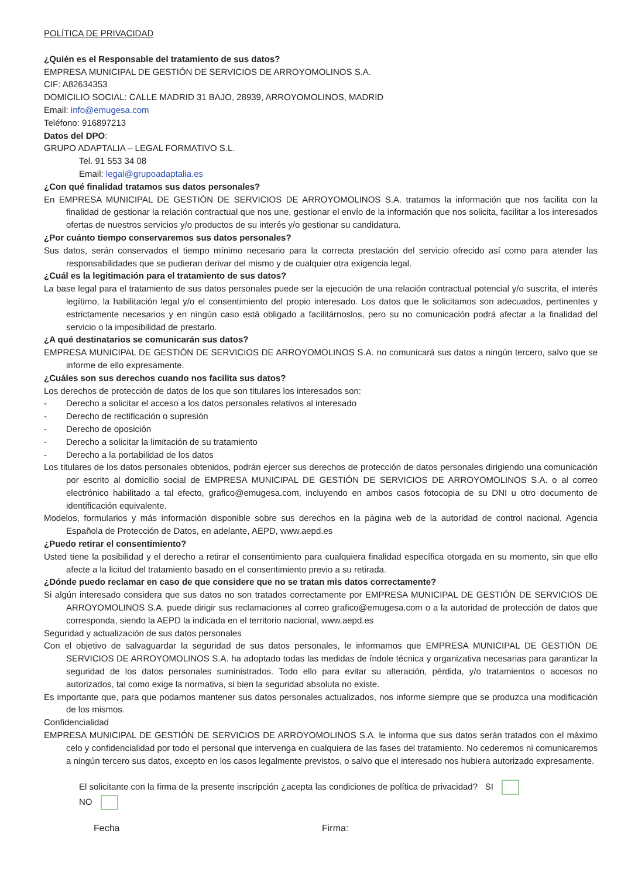POLÍTICA DE PRIVACIDAD
¿Quién es el Responsable del tratamiento de sus datos?
EMPRESA MUNICIPAL DE GESTIÓN DE SERVICIOS DE ARROYOMOLINOS S.A.
CIF: A82634353
DOMICILIO SOCIAL: CALLE MADRID 31 BAJO, 28939, ARROYOMOLINOS, MADRID
Email: info@emugesa.com
Teléfono: 916897213
Datos del DPO:
GRUPO ADAPTALIA – LEGAL FORMATIVO S.L.
Tel. 91 553 34 08
Email: legal@grupoadaptalia.es
¿Con qué finalidad tratamos sus datos personales?
En EMPRESA MUNICIPAL DE GESTIÓN DE SERVICIOS DE ARROYOMOLINOS S.A. tratamos la información que nos facilita con la finalidad de gestionar la relación contractual que nos une, gestionar el envío de la información que nos solicita, facilitar a los interesados ofertas de nuestros servicios y/o productos de su interés y/o gestionar su candidatura.
¿Por cuánto tiempo conservaremos sus datos personales?
Sus datos, serán conservados el tiempo mínimo necesario para la correcta prestación del servicio ofrecido así como para atender las responsabilidades que se pudieran derivar del mismo y de cualquier otra exigencia legal.
¿Cuál es la legitimación para el tratamiento de sus datos?
La base legal para el tratamiento de sus datos personales puede ser la ejecución de una relación contractual potencial y/o suscrita, el interés legítimo, la habilitación legal y/o el consentimiento del propio interesado. Los datos que le solicitamos son adecuados, pertinentes y estrictamente necesarios y en ningún caso está obligado a facilitárnoslos, pero su no comunicación podrá afectar a la finalidad del servicio o la imposibilidad de prestarlo.
¿A qué destinatarios se comunicarán sus datos?
EMPRESA MUNICIPAL DE GESTIÓN DE SERVICIOS DE ARROYOMOLINOS S.A. no comunicará sus datos a ningún tercero, salvo que se informe de ello expresamente.
¿Cuáles son sus derechos cuando nos facilita sus datos?
Los derechos de protección de datos de los que son titulares los interesados son:
- Derecho a solicitar el acceso a los datos personales relativos al interesado
- Derecho de rectificación o supresión
- Derecho de oposición
- Derecho a solicitar la limitación de su tratamiento
- Derecho a la portabilidad de los datos
Los titulares de los datos personales obtenidos, podrán ejercer sus derechos de protección de datos personales dirigiendo una comunicación por escrito al domicilio social de EMPRESA MUNICIPAL DE GESTIÓN DE SERVICIOS DE ARROYOMOLINOS S.A. o al correo electrónico habilitado a tal efecto, grafico@emugesa.com, incluyendo en ambos casos fotocopia de su DNI u otro documento de identificación equivalente.
Modelos, formularios y más información disponible sobre sus derechos en la página web de la autoridad de control nacional, Agencia Española de Protección de Datos, en adelante, AEPD, www.aepd.es
¿Puedo retirar el consentimiento?
Usted tiene la posibilidad y el derecho a retirar el consentimiento para cualquiera finalidad específica otorgada en su momento, sin que ello afecte a la licitud del tratamiento basado en el consentimiento previo a su retirada.
¿Dónde puedo reclamar en caso de que considere que no se tratan mis datos correctamente?
Si algún interesado considera que sus datos no son tratados correctamente por EMPRESA MUNICIPAL DE GESTIÓN DE SERVICIOS DE ARROYOMOLINOS S.A. puede dirigir sus reclamaciones al correo grafico@emugesa.com o a la autoridad de protección de datos que corresponda, siendo la AEPD la indicada en el territorio nacional, www.aepd.es
Seguridad y actualización de sus datos personales
Con el objetivo de salvaguardar la seguridad de sus datos personales, le informamos que EMPRESA MUNICIPAL DE GESTIÓN DE SERVICIOS DE ARROYOMOLINOS S.A. ha adoptado todas las medidas de índole técnica y organizativa necesarias para garantizar la seguridad de los datos personales suministrados. Todo ello para evitar su alteración, pérdida, y/o tratamientos o accesos no autorizados, tal como exige la normativa, si bien la seguridad absoluta no existe.
Es importante que, para que podamos mantener sus datos personales actualizados, nos informe siempre que se produzca una modificación de los mismos.
Confidencialidad
EMPRESA MUNICIPAL DE GESTIÓN DE SERVICIOS DE ARROYOMOLINOS S.A. le informa que sus datos serán tratados con el máximo celo y confidencialidad por todo el personal que intervenga en cualquiera de las fases del tratamiento. No cederemos ni comunicaremos a ningún tercero sus datos, excepto en los casos legalmente previstos, o salvo que el interesado nos hubiera autorizado expresamente.
El solicitante con la firma de la presente inscripción ¿acepta las condiciones de política de privacidad? SI NO
Fecha Firma: